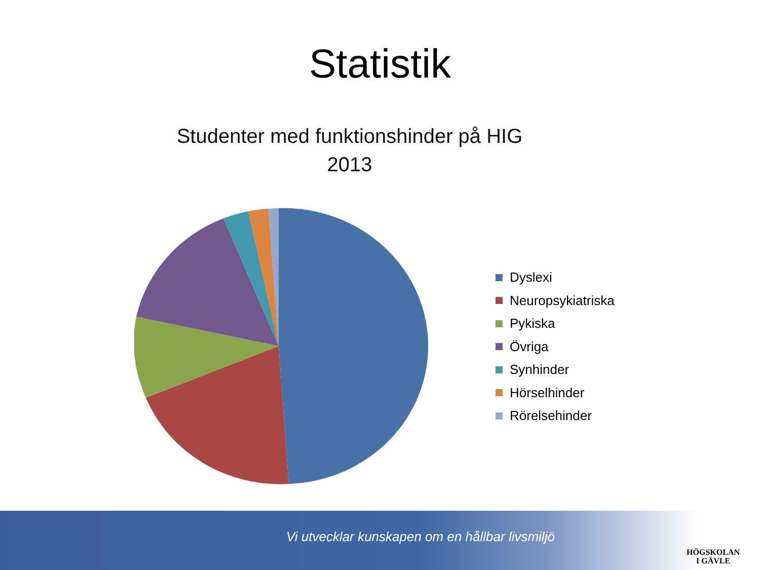Statistik
Studenter med funktionshinder på HIG
2013
Dyslexi
Neuropsykiatriska
Pykiska
Övriga
Synhinder
Hörselhinder
Rörelsehinder
Vi utvecklar kunskapen om en hållbar livsmiljö
HÖGSKOLAN
I GÄVLE